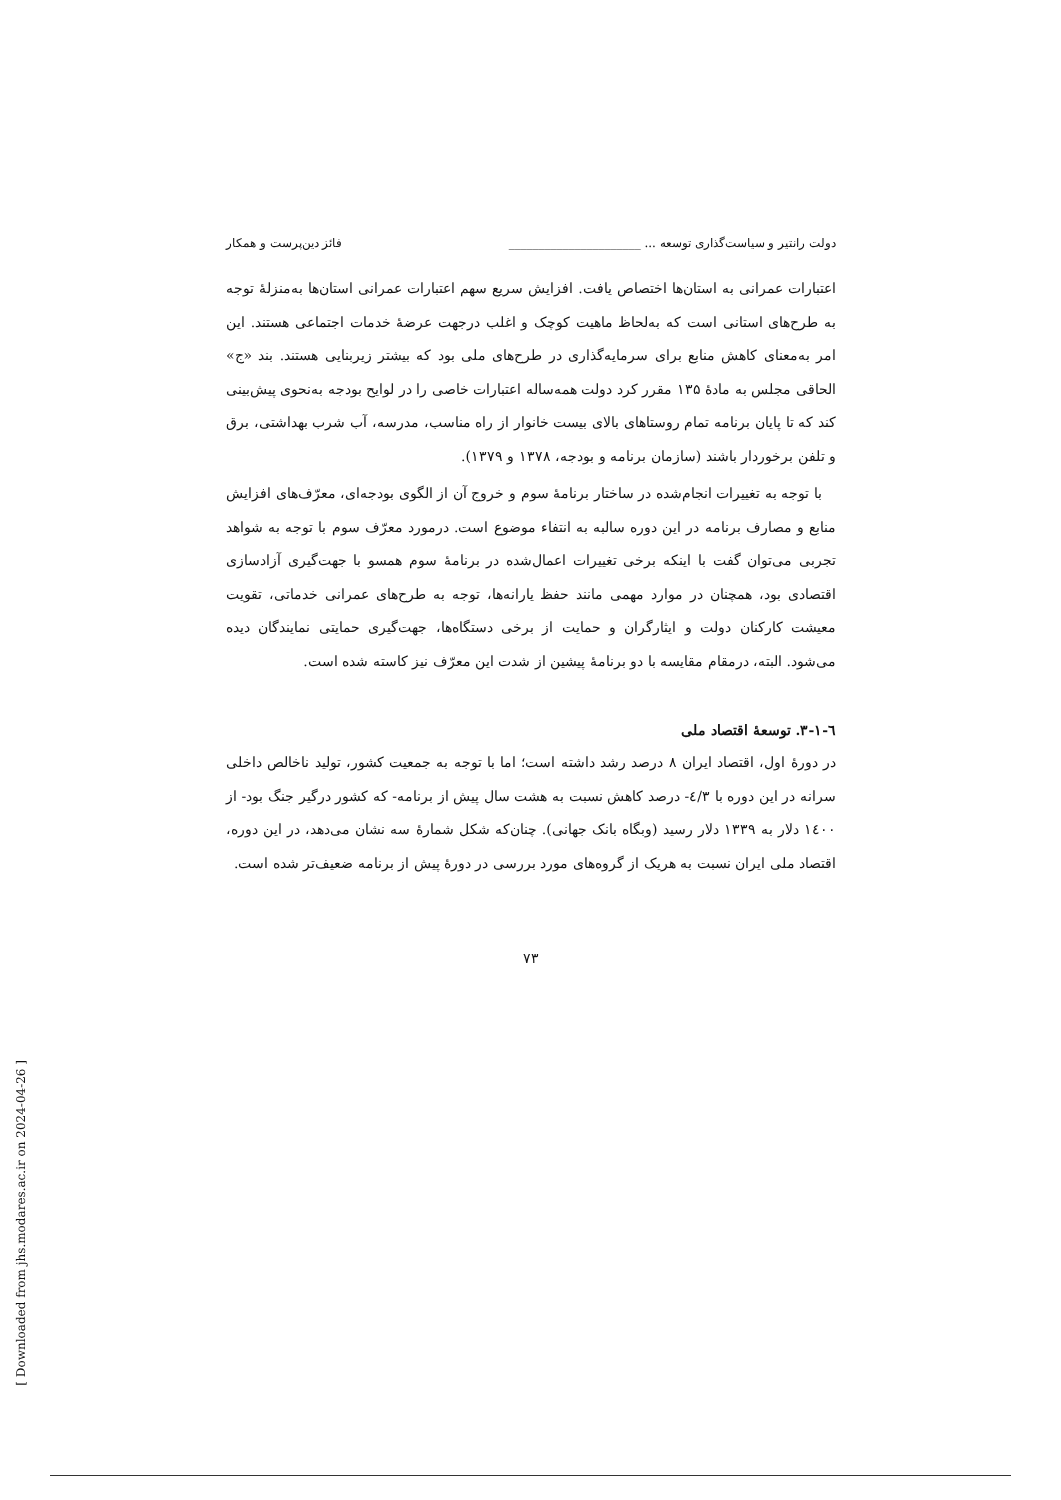دولت رانتیر و سیاست‌گذاری توسعه ... ______________________ فائز دین‌پرست و همکار
اعتبارات عمرانی به استان‌ها اختصاص یافت. افزایش سریع سهم اعتبارات عمرانی استان‌ها به‌منزلهٔ توجه به طرح‌های استانی است که به‌لحاظ ماهیت کوچک و اغلب درجهت عرضهٔ خدمات اجتماعی هستند. این امر به‌معنای کاهش منابع برای سرمایه‌گذاری در طرح‌های ملی بود که بیشتر زیربنایی هستند. بند «ج» الحاقی مجلس به مادهٔ ۱۳۵ مقرر کرد دولت همه‌ساله اعتبارات خاصی را در لوایح بودجه به‌نحوی پیش‌بینی کند که تا پایان برنامه تمام روستاهای بالای بیست خانوار از راه مناسب، مدرسه، آب شرب بهداشتی، برق و تلفن برخوردار باشند (سازمان برنامه و بودجه، ۱۳۷۸ و ۱۳۷۹).
با توجه به تغییرات انجام‌شده در ساختار برنامهٔ سوم و خروج آن از الگوی بودجه‌ای، معرّف‌های افزایش منابع و مصارف برنامه در این دوره سالبه به انتفاء موضوع است. درمورد معرّف سوم با توجه به شواهد تجربی می‌توان گفت با اینکه برخی تغییرات اعمال‌شده در برنامهٔ سوم همسو با جهت‌گیری آزادسازی اقتصادی بود، همچنان در موارد مهمی مانند حفظ یارانه‌ها، توجه به طرح‌های عمرانی خدماتی، تقویت معیشت کارکنان دولت و ایثارگران و حمایت از برخی دستگاه‌ها، جهت‌گیری حمایتی نمایندگان دیده می‌شود. البته، درمقام مقایسه با دو برنامهٔ پیشین از شدت این معرّف نیز کاسته شده است.
٦-١-٣. توسعهٔ اقتصاد ملی
در دورهٔ اول، اقتصاد ایران ۸ درصد رشد داشته است؛ اما با توجه به جمعیت کشور، تولید ناخالص داخلی سرانه در این دوره با ٤/٣- درصد کاهش نسبت به هشت سال پیش از برنامه- که کشور درگیر جنگ بود- از ١٤٠٠ دلار به ١٣٣٩ دلار رسید (وبگاه بانک جهانی). چنان‌که شکل شمارهٔ سه نشان می‌دهد، در این دوره، اقتصاد ملی ایران نسبت به هریک از گروه‌های مورد بررسی در دورهٔ پیش از برنامه ضعیف‌تر شده است.
۷۳
[ Downloaded from jhs.modares.ac.ir on 2024-04-26 ]